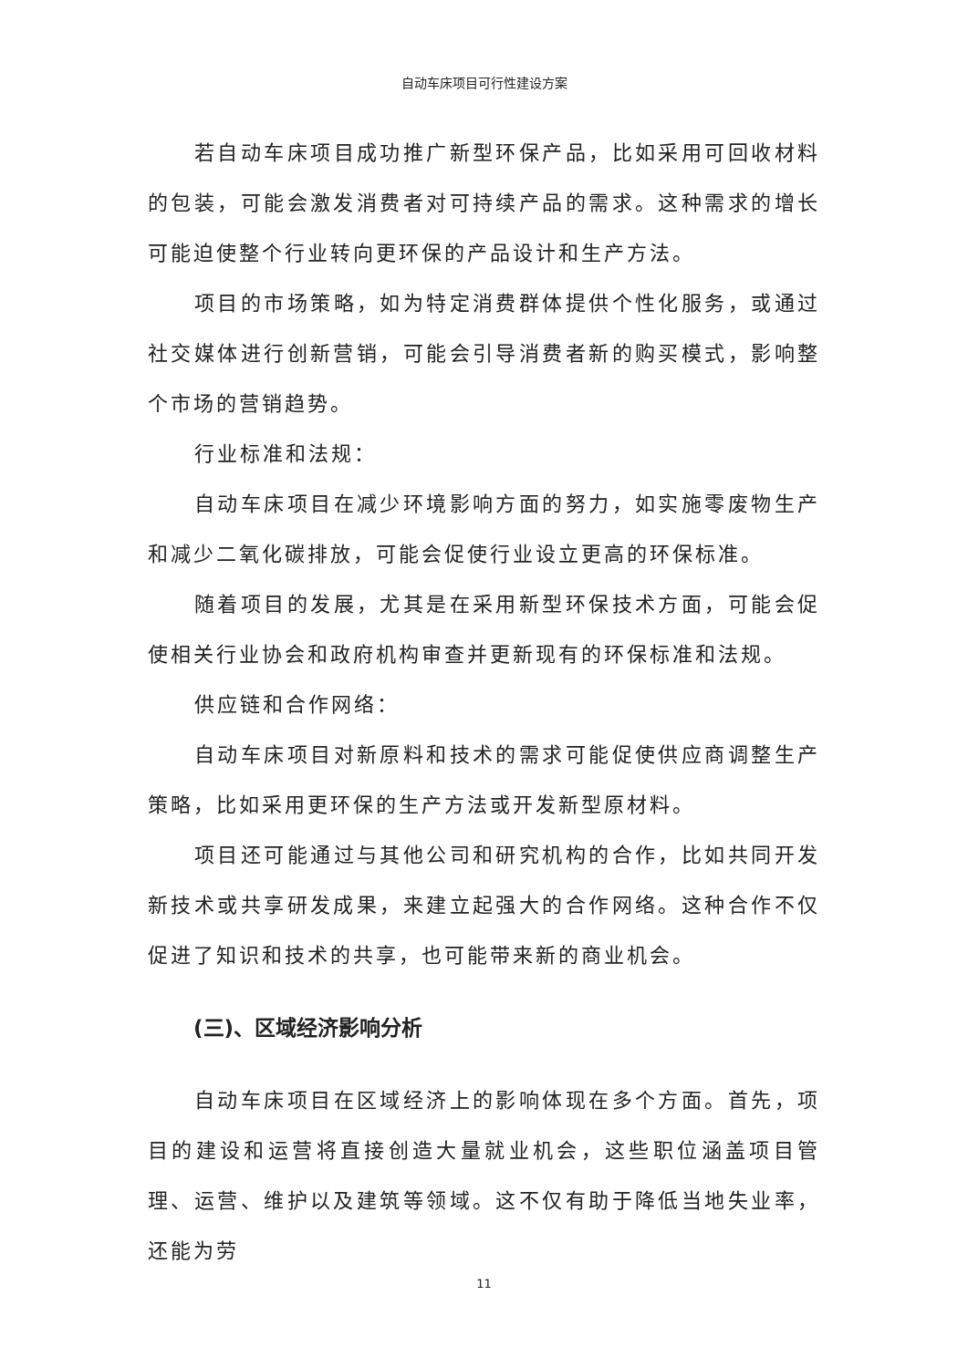自动车床项目可行性建设方案
若自动车床项目成功推广新型环保产品，比如采用可回收材料的包装，可能会激发消费者对可持续产品的需求。这种需求的增长可能迫使整个行业转向更环保的产品设计和生产方法。
项目的市场策略，如为特定消费群体提供个性化服务，或通过社交媒体进行创新营销，可能会引导消费者新的购买模式，影响整个市场的营销趋势。
行业标准和法规：
自动车床项目在减少环境影响方面的努力，如实施零废物生产和减少二氧化碳排放，可能会促使行业设立更高的环保标准。
随着项目的发展，尤其是在采用新型环保技术方面，可能会促使相关行业协会和政府机构审查并更新现有的环保标准和法规。
供应链和合作网络：
自动车床项目对新原料和技术的需求可能促使供应商调整生产策略，比如采用更环保的生产方法或开发新型原材料。
项目还可能通过与其他公司和研究机构的合作，比如共同开发新技术或共享研发成果，来建立起强大的合作网络。这种合作不仅促进了知识和技术的共享，也可能带来新的商业机会。
(三)、区域经济影响分析
自动车床项目在区域经济上的影响体现在多个方面。首先，项目的建设和运营将直接创造大量就业机会，这些职位涵盖项目管理、运营、维护以及建筑等领域。这不仅有助于降低当地失业率，还能为劳
11